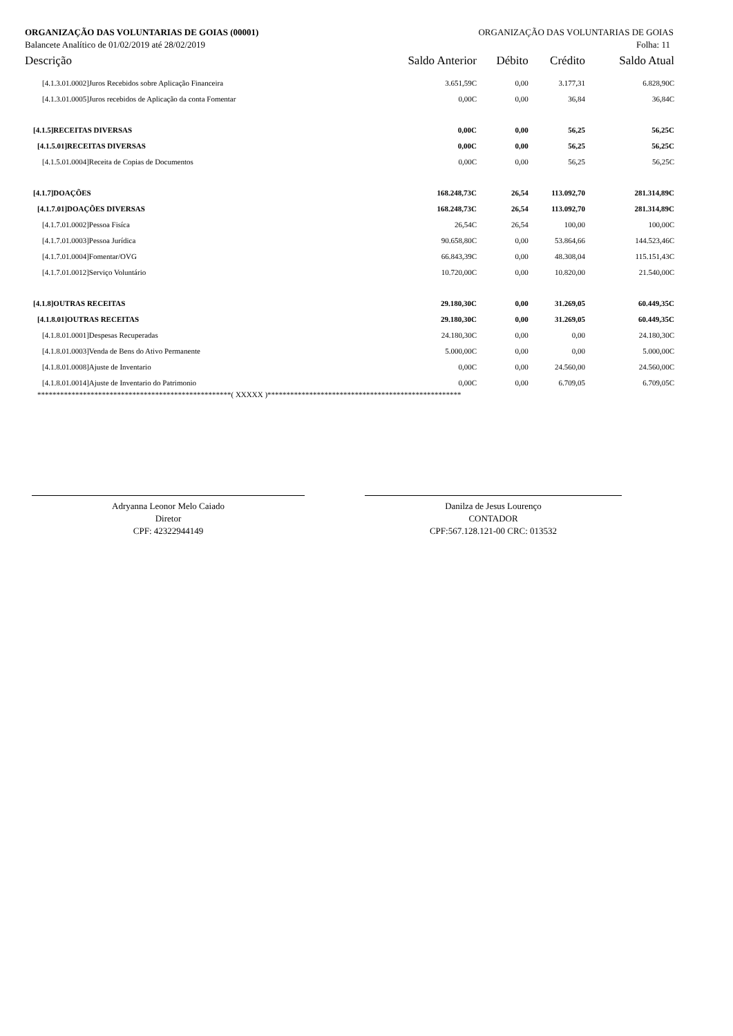ORGANIZAÇÃO DAS VOLUNTARIAS DE GOIAS (00001) ORGANIZAÇÃO DAS VOLUNTARIAS DE GOIAS
Balancete Analítico de 01/02/2019 até 28/02/2019 Folha: 11
| Descrição | Saldo Anterior | Débito | Crédito | Saldo Atual |
| --- | --- | --- | --- | --- |
| [4.1.3.01.0002]Juros Recebidos sobre Aplicação Financeira | 3.651,59C | 0,00 | 3.177,31 | 6.828,90C |
| [4.1.3.01.0005]Juros recebidos de Aplicação da conta Fomentar | 0,00C | 0,00 | 36,84 | 36,84C |
| [4.1.5]RECEITAS DIVERSAS | 0,00C | 0,00 | 56,25 | 56,25C |
| [4.1.5.01]RECEITAS DIVERSAS | 0,00C | 0,00 | 56,25 | 56,25C |
| [4.1.5.01.0004]Receita de Copias de Documentos | 0,00C | 0,00 | 56,25 | 56,25C |
| [4.1.7]DOAÇÕES | 168.248,73C | 26,54 | 113.092,70 | 281.314,89C |
| [4.1.7.01]DOAÇÕES DIVERSAS | 168.248,73C | 26,54 | 113.092,70 | 281.314,89C |
| [4.1.7.01.0002]Pessoa Fisíca | 26,54C | 26,54 | 100,00 | 100,00C |
| [4.1.7.01.0003]Pessoa Jurídica | 90.658,80C | 0,00 | 53.864,66 | 144.523,46C |
| [4.1.7.01.0004]Fomentar/OVG | 66.843,39C | 0,00 | 48.308,04 | 115.151,43C |
| [4.1.7.01.0012]Serviço Voluntário | 10.720,00C | 0,00 | 10.820,00 | 21.540,00C |
| [4.1.8]OUTRAS RECEITAS | 29.180,30C | 0,00 | 31.269,05 | 60.449,35C |
| [4.1.8.01]OUTRAS RECEITAS | 29.180,30C | 0,00 | 31.269,05 | 60.449,35C |
| [4.1.8.01.0001]Despesas Recuperadas | 24.180,30C | 0,00 | 0,00 | 24.180,30C |
| [4.1.8.01.0003]Venda de Bens do Ativo Permanente | 5.000,00C | 0,00 | 0,00 | 5.000,00C |
| [4.1.8.01.0008]Ajuste de Inventario | 0,00C | 0,00 | 24.560,00 | 24.560,00C |
| [4.1.8.01.0014]Ajuste de Inventario do Patrimonio | 0,00C | 0,00 | 6.709,05 | 6.709,05C |
***************************************************( XXXXX )***************************************************
Adryanna Leonor Melo Caiado
Diretor
CPF: 42322944149
Danilza de Jesus Lourenço
CONTADOR
CPF:567.128.121-00 CRC: 013532